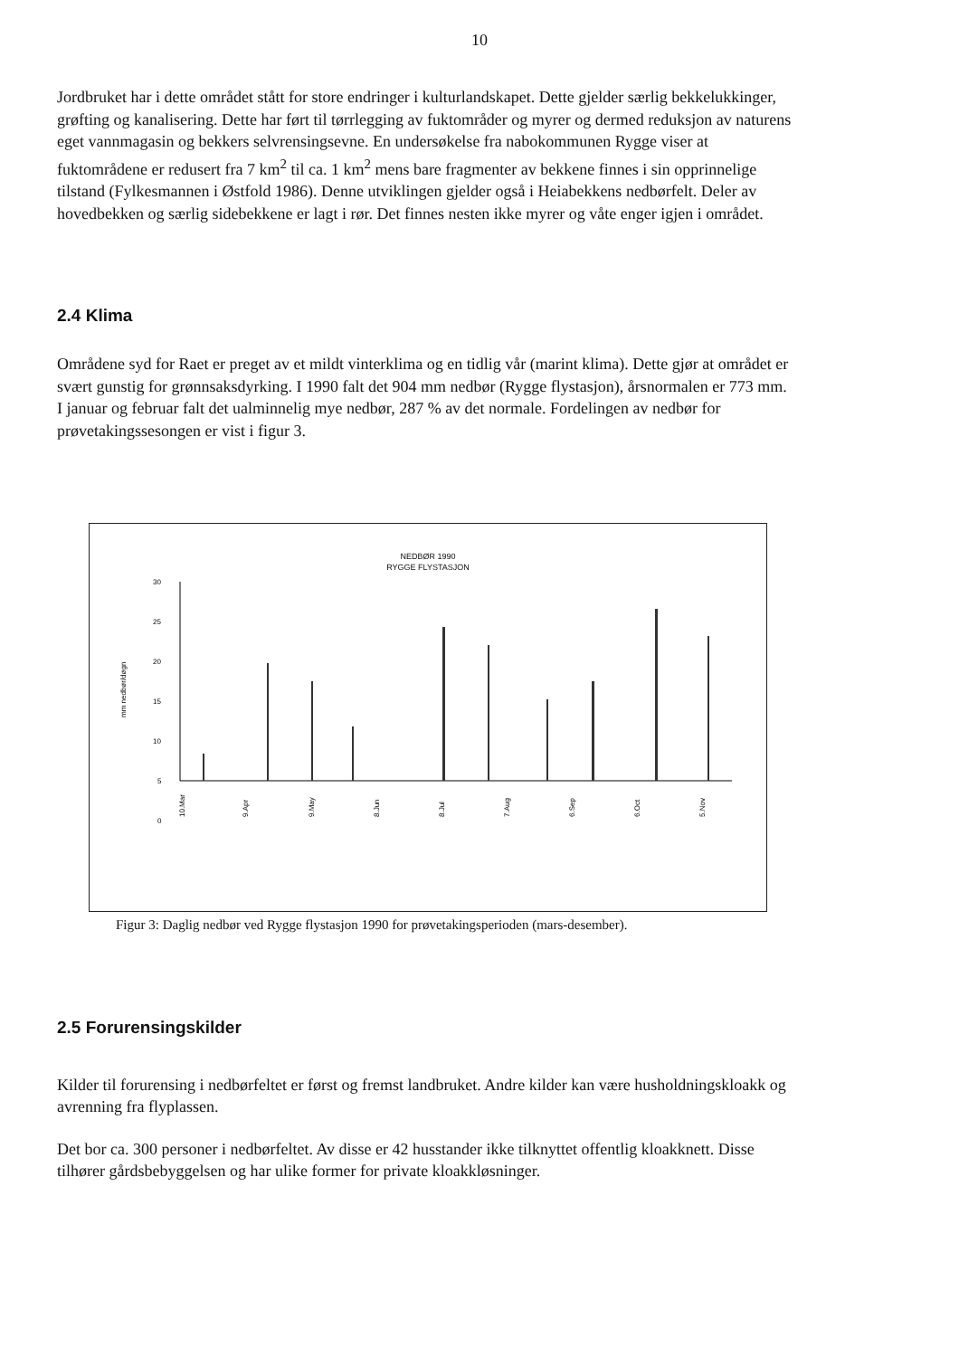10
Jordbruket har i dette området stått for store endringer i kulturlandskapet. Dette gjelder særlig bekkelukkinger, grøfting og kanalisering. Dette har ført til tørrlegging av fuktområder og myrer og dermed reduksjon av naturens eget vannmagasin og bekkers selvrensingsevne. En undersøkelse fra nabokommunen Rygge viser at fuktområdene er redusert fra 7 km<sup>2</sup> til ca. 1 km<sup>2</sup> mens bare fragmenter av bekkene finnes i sin opprinnelige tilstand (Fylkesmannen i Østfold 1986). Denne utviklingen gjelder også i Heiabekkens nedbørfelt. Deler av hovedbekken og særlig sidebekkene er lagt i rør. Det finnes nesten ikke myrer og våte enger igjen i området.
2.4 Klima
Områdene syd for Raet er preget av et mildt vinterklima og en tidlig vår (marint klima). Dette gjør at området er svært gunstig for grønnsaksdyrking. I 1990 falt det 904 mm nedbør (Rygge flystasjon), årsnormalen er 773 mm. I januar og februar falt det ualminnelig mye nedbør, 287 % av det normale. Fordelingen av nedbør for prøvetakingssesongen er vist i figur 3.
NEDBØR 1990
RYGGE FLYSTASJON
30
25
20
15
10
5
0
mm nedbør/døgn
10.Mar
9.Apr
9.May
8.Jun
8.Jul
7.Aug
6.Sep
6.Oct
5.Nov
Figur 3: Daglig nedbør ved Rygge flystasjon 1990 for prøvetakingsperioden (mars-desember).
2.5 Forurensingskilder
Kilder til forurensing i nedbørfeltet er først og fremst landbruket. Andre kilder kan være husholdningskloakk og avrenning fra flyplassen.
Det bor ca. 300 personer i nedbørfeltet. Av disse er 42 husstander ikke tilknyttet offentlig kloakknett. Disse tilhører gårdsbebyggelsen og har ulike former for private kloakkløsninger.